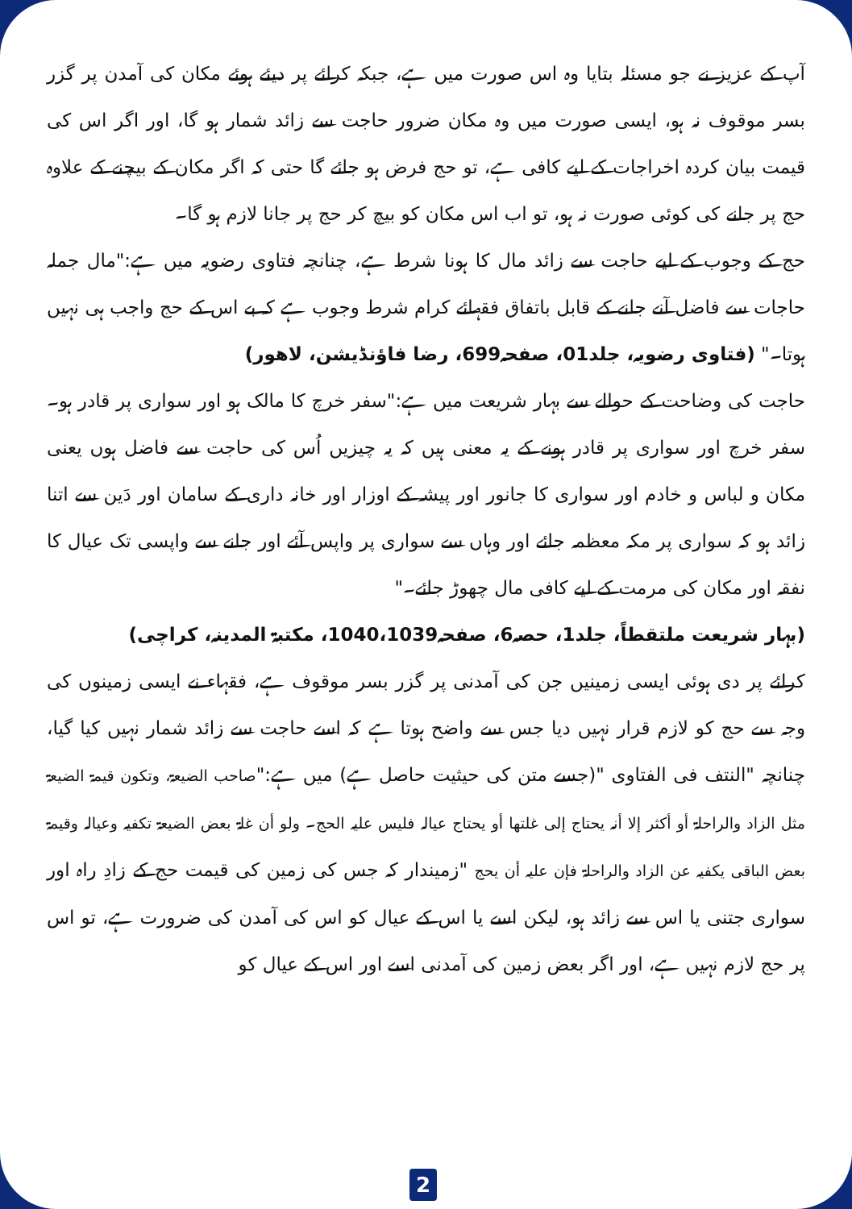آپ کے عزیز نے جو مسئلہ بتایا وہ اس صورت میں ہے، جبکہ کرائے پر دیئے ہوئے مکان کی آمدن پر گزر بسر موقوف نہ ہو، ایسی صورت میں وہ مکان ضرور حاجت سے زائد شمار ہو گا، اور اگر اس کی قیمت بیان کردہ اخراجات کے لیے کافی ہے، تو حج فرض ہو جائے گا حتی کہ اگر مکان کے بیچنے کے علاوہ حج پر جانے کی کوئی صورت نہ ہو، تو اب اس مکان کو بیچ کر حج پر جانا لازم ہو گا۔
حج کے وجوب کے لیے حاجت سے زائد مال کا ہونا شرط ہے، چنانچہ فتاوی رضویہ میں ہے:"مال جملہ حاجات سے فاضل آنے جانے کے قابل باتفاق فقہائے کرام شرط وجوب ہے کہ بے اس کے حج واجب ہی نہیں ہوتا۔" (فتاوی رضویہ، جلد01، صفحہ699، رضا فاؤنڈیشن، لاھور)
حاجت کی وضاحت کے حوالے سے بہار شریعت میں ہے:"سفر خرچ کا مالک ہو اور سواری پر قادر ہو۔ سفر خرچ اور سواری پر قادر ہونے کے یہ معنی ہیں کہ یہ چیزیں اُس کی حاجت سے فاضل ہوں یعنی مکان و لباس و خادم اور سواری کا جانور اور پیشہ کے اوزار اور خانہ داری کے سامان اور دَین سے اتنا زائد ہو کہ سواری پر مکہ معظمہ جائے اور وہاں سے سواری پر واپس آئے اور جانے سے واپسی تک عیال کا نفقہ اور مکان کی مرمت کے لیے کافی مال چھوڑ جائے۔"
(بہار شریعت ملتقطاً، جلد1، حصہ6، صفحہ1040،1039، مکتبۃ المدینہ، کراچی)
کرائے پر دی ہوئی ایسی زمینیں جن کی آمدنی پر گزر بسر موقوف ہے، فقہاء نے ایسی زمینوں کی وجہ سے حج کو لازم قرار نہیں دیا جس سے واضح ہوتا ہے کہ اسے حاجت سے زائد شمار نہیں کیا گیا، چنانچہ "النتف فی الفتاوی "(جسے متن کی حیثیت حاصل ہے) میں ہے:"صاحب الضیعۃ، وتکون قیمۃ الضیعۃ مثل الزاد والراحلۃ أو أکثر إلا أنہ یحتاج إلی غلتھا أو یحتاج عیالہ فلیس علیہ الحج۔ ولو أن غلۃ بعض الضیعۃ تکفیہ وعیالہ وقیمۃ بعض الباقی یکفیہ عن الزاد والراحلۃ فإن علیہ أن یحج "زمیندار کہ جس کی زمین کی قیمت حج کے زادِ راہ اور سواری جتنی یا اس سے زائد ہو، لیکن اسے یا اس کے عیال کو اس کی آمدن کی ضرورت ہے، تو اس پر حج لازم نہیں ہے، اور اگر بعض زمین کی آمدنی اسے اور اس کے عیال کو
2